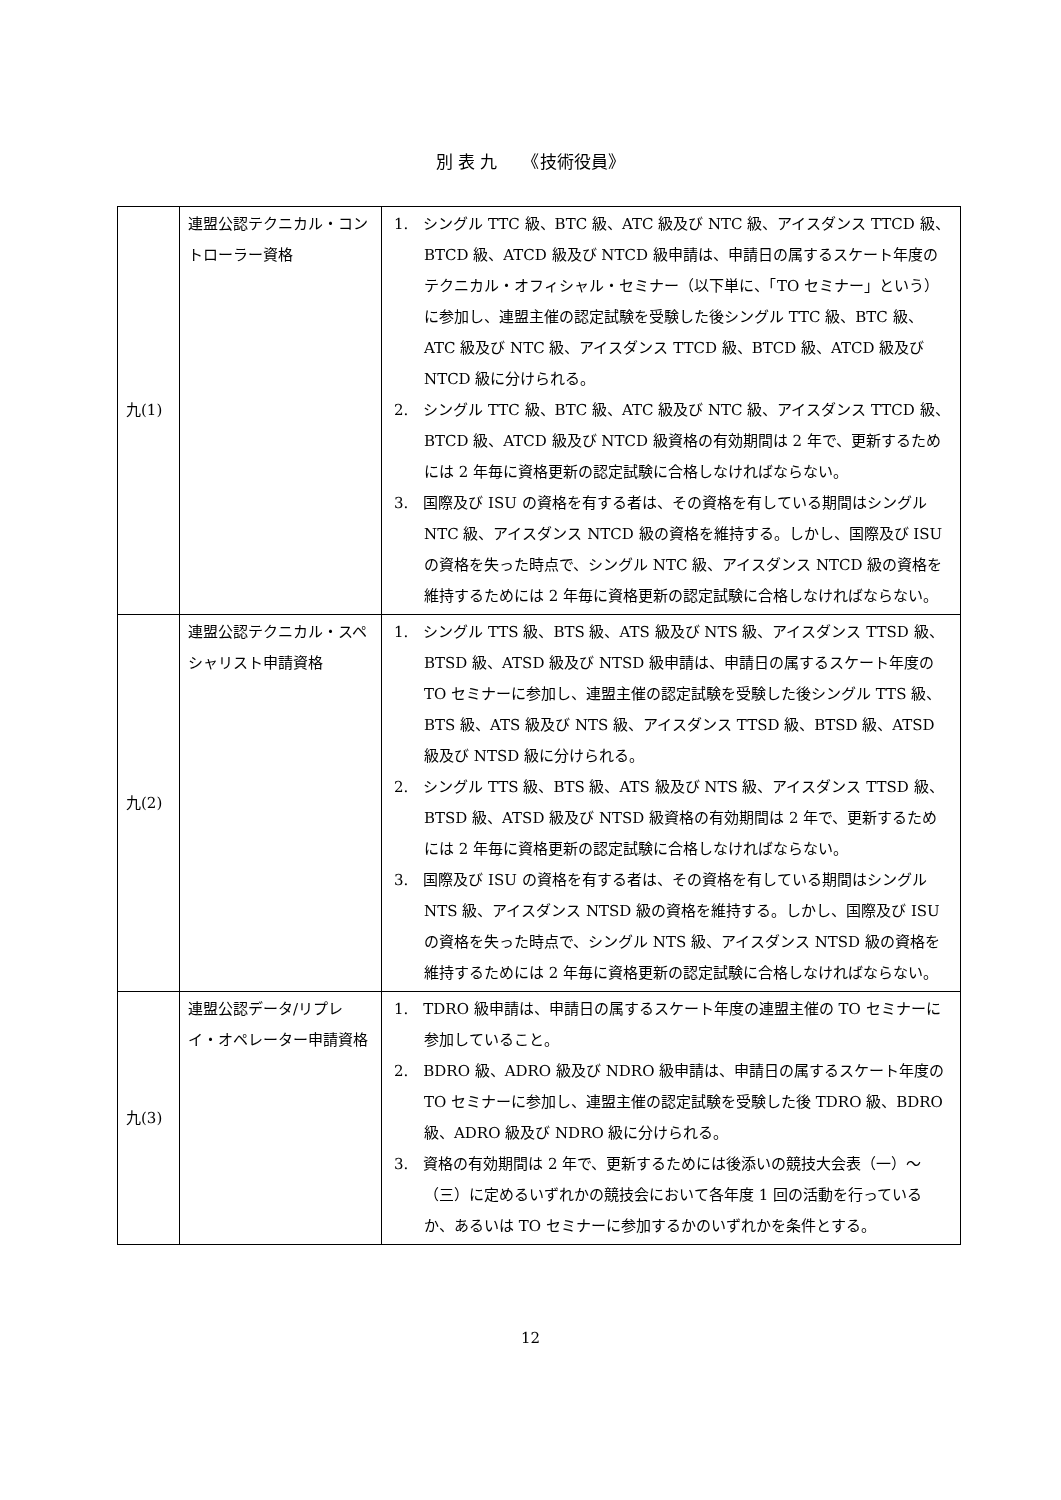別 表 九　　《技術役員》
| 九(1) | 連盟公認テクニカル・コントローラー資格 | 1. シングル TTC 級、BTC 級、ATC 級及び NTC 級、アイスダンス TTCD 級、BTCD 級、ATCD 級及び NTCD 級申請は、申請日の属するスケート年度のテクニカル・オフィシャル・セミナー（以下単に、「TO セミナー」という）に参加し、連盟主催の認定試験を受験した後シングル TTC 級、BTC 級、ATC 級及び NTC 級、アイスダンス TTCD 級、BTCD 級、ATCD 級及び NTCD 級に分けられる。 2. シングル TTC 級、BTC 級、ATC 級及び NTC 級、アイスダンス TTCD 級、BTCD 級、ATCD 級及び NTCD 級資格の有効期間は 2 年で、更新するためには 2 年毎に資格更新の認定試験に合格しなければならない。 3. 国際及び ISU の資格を有する者は、その資格を有している期間はシングル NTC 級、アイスダンス NTCD 級の資格を維持する。しかし、国際及び ISU の資格を失った時点で、シングル NTC 級、アイスダンス NTCD 級の資格を維持するためには 2 年毎に資格更新の認定試験に合格しなければならない。 |
| 九(2) | 連盟公認テクニカル・スペシャリスト申請資格 | 1. シングル TTS 級、BTS 級、ATS 級及び NTS 級、アイスダンス TTSD 級、BTSD 級、ATSD 級及び NTSD 級申請は、申請日の属するスケート年度の TO セミナーに参加し、連盟主催の認定試験を受験した後シングル TTS 級、BTS 級、ATS 級及び NTS 級、アイスダンス TTSD 級、BTSD 級、ATSD 級及び NTSD 級に分けられる。 2. シングル TTS 級、BTS 級、ATS 級及び NTS 級、アイスダンス TTSD 級、BTSD 級、ATSD 級及び NTSD 級資格の有効期間は 2 年で、更新するためには 2 年毎に資格更新の認定試験に合格しなければならない。 3. 国際及び ISU の資格を有する者は、その資格を有している期間はシングル NTS 級、アイスダンス NTSD 級の資格を維持する。しかし、国際及び ISU の資格を失った時点で、シングル NTS 級、アイスダンス NTSD 級の資格を維持するためには 2 年毎に資格更新の認定試験に合格しなければならない。 |
| 九(3) | 連盟公認データ/リプレイ・オペレーター申請資格 | 1. TDRO 級申請は、申請日の属するスケート年度の連盟主催の TO セミナーに参加していること。 2. BDRO 級、ADRO 級及び NDRO 級申請は、申請日の属するスケート年度の TO セミナーに参加し、連盟主催の認定試験を受験した後 TDRO 級、BDRO 級、ADRO 級及び NDRO 級に分けられる。 3. 資格の有効期間は 2 年で、更新するためには後添いの競技大会表（一）～（三）に定めるいずれかの競技会において各年度 1 回の活動を行っているか、あるいは TO セミナーに参加するかのいずれかを条件とする。 |
12